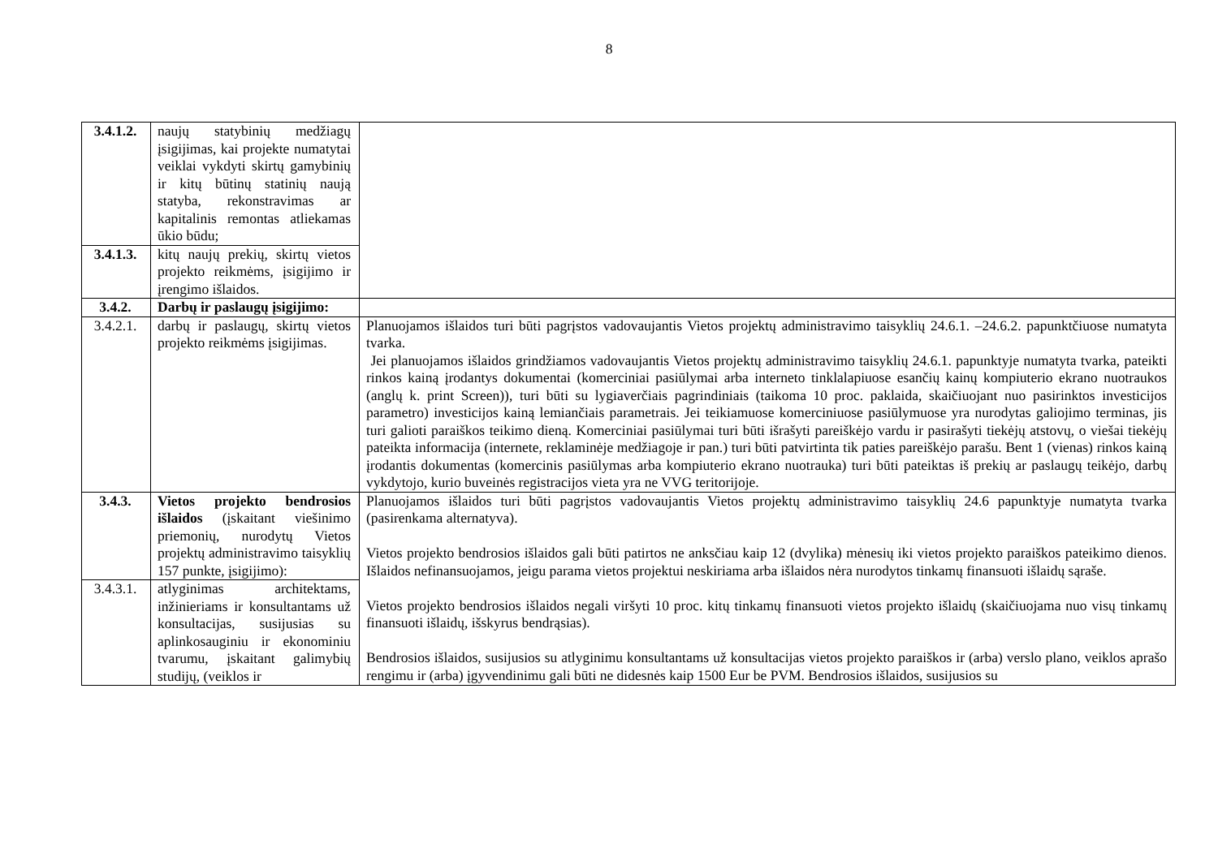8
| 3.4.1.2. | naujų statybinių medžiagų įsigijimas, kai projekte numatytai veiklai vykdyti skirtų gamybinių ir kitų būtinų statinių naują statyba, rekonstravimas ar kapitalinis remontas atliekamas ūkio būdu; | |
| 3.4.1.3. | kitų naujų prekių, skirtų vietos projekto reikmėms, įsigijimo ir įrengimo išlaidos. | |
| 3.4.2. | Darbų ir paslaugų įsigijimo: | |
| 3.4.2.1. | darbų ir paslaugų, skirtų vietos projekto reikmėms įsigijimas. | Planuojamos išlaidos turi būti pagrįstos vadovaujantis Vietos projektų administravimo taisyklių 24.6.1. –24.6.2. papunktčiuose numatyta tvarka. Jei planuojamos išlaidos grindžiamos vadovaujantis Vietos projektų administravimo taisyklių 24.6.1. papunktyje numatyta tvarka, pateikti rinkos kainą įrodantys dokumentai (komerciniai pasiūlymai arba interneto tinklalapiuose esančių kainų kompiuterio ekrano nuotraukos (anglų k. print Screen)), turi būti su lygiaverčiais pagrindiniais (taikoma 10 proc. paklaida, skaičiuojant nuo pasirinktos investicijos parametro) investicijos kainą lemiančiais parametrais. Jei teikiamuose komerciniuose pasiūlymuose yra nurodytas galiojimo terminas, jis turi galioti paraiškos teikimo dieną. Komerciniai pasiūlymai turi būti išrašyti pareiškėjo vardu ir pasirašyti tiekėjų atstovų, o viešai tiekėjų pateikta informacija (internete, reklaminėje medžiagoje ir pan.) turi būti patvirtinta tik paties pareiškėjo parašu. Bent 1 (vienas) rinkos kainą įrodantis dokumentas (komercinis pasiūlymas arba kompiuterio ekrano nuotrauka) turi būti pateiktas iš prekių ar paslaugų teikėjo, darbų vykdytojo, kurio buveinės registracijos vieta yra ne VVG teritorijoje. |
| 3.4.3. | Vietos projekto bendrosios išlaidos (įskaitant viešinimo priemonių, nurodytų Vietos projektų administravimo taisyklių 157 punkte, įsigijimo): | Planuojamos išlaidos turi būti pagrįstos vadovaujantis Vietos projektų administravimo taisyklių 24.6 papunktyje numatyta tvarka (pasirenkama alternatyva). Vietos projekto bendrosios išlaidos gali būti patirtos ne anksčiau kaip 12 (dvylika) mėnesių iki vietos projekto paraiškos pateikimo dienos. Išlaidos nefinansuojamos, jeigu parama vietos projektui neskiriama arba išlaidos nėra nurodytos tinkamų finansuoti išlaidų sąraše. Vietos projekto bendrosios išlaidos negali viršyti 10 proc. kitų tinkamų finansuoti vietos projekto išlaidų (skaičiuojama nuo visų tinkamų finansuoti išlaidų, išskyrus bendrąsias). Bendrosios išlaidos, susijusios su atlyginimu konsultantams už konsultacijas vietos projekto paraiškos ir (arba) verslo plano, veiklos aprašo rengimu ir (arba) įgyvendinimu gali būti ne didesnės kaip 1500 Eur be PVM. Bendrosios išlaidos, susijusios su |
| 3.4.3.1. | atlyginimas architektams, inžinieriams ir konsultantams už konsultacijas, susijusias su aplinkosauginiu ir ekonominiu tvarumu, įskaitant galimybių studijų, (veiklos ir | |